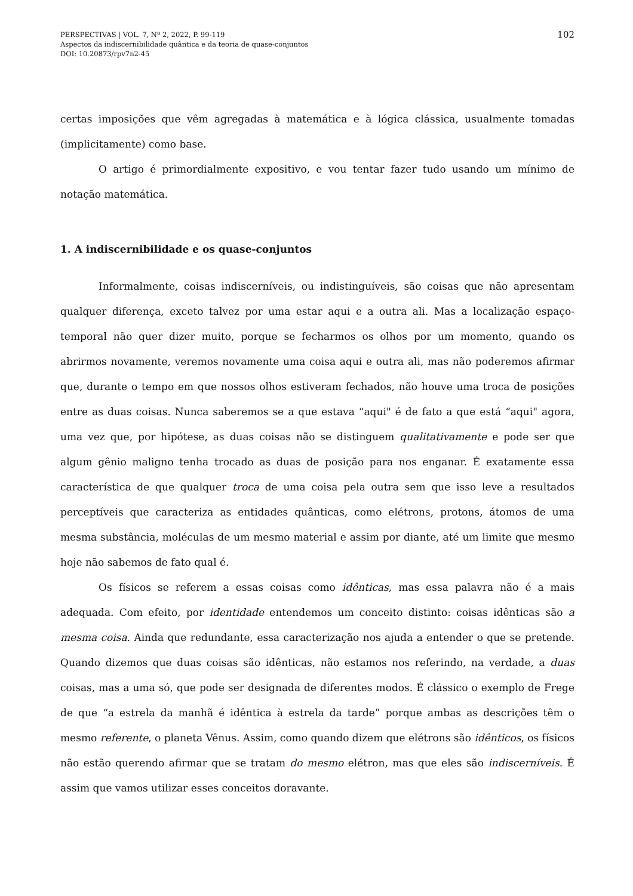PERSPECTIVAS | VOL. 7, Nº 2, 2022, P. 99-119
Aspectos da indiscernibilidade quântica e da teoria de quase-conjuntos
DOI: 10.20873/rpv7n2-45
102
certas imposições que vêm agregadas à matemática e à lógica clássica, usualmente tomadas (implicitamente) como base.
O artigo é primordialmente expositivo, e vou tentar fazer tudo usando um mínimo de notação matemática.
1. A indiscernibilidade e os quase-conjuntos
Informalmente, coisas indiscerníveis, ou indistinguíveis, são coisas que não apresentam qualquer diferença, exceto talvez por uma estar aqui e a outra ali. Mas a localização espaço-temporal não quer dizer muito, porque se fecharmos os olhos por um momento, quando os abrirmos novamente, veremos novamente uma coisa aqui e outra ali, mas não poderemos afirmar que, durante o tempo em que nossos olhos estiveram fechados, não houve uma troca de posições entre as duas coisas. Nunca saberemos se a que estava “aqui" é de fato a que está “aqui" agora, uma vez que, por hipótese, as duas coisas não se distinguem qualitativamente e pode ser que algum gênio maligno tenha trocado as duas de posição para nos enganar. É exatamente essa característica de que qualquer troca de uma coisa pela outra sem que isso leve a resultados perceptíveis que caracteriza as entidades quânticas, como elétrons, protons, átomos de uma mesma substância, moléculas de um mesmo material e assim por diante, até um limite que mesmo hoje não sabemos de fato qual é.
Os físicos se referem a essas coisas como idênticas, mas essa palavra não é a mais adequada. Com efeito, por identidade entendemos um conceito distinto: coisas idênticas são a mesma coisa. Ainda que redundante, essa caracterização nos ajuda a entender o que se pretende. Quando dizemos que duas coisas são idênticas, não estamos nos referindo, na verdade, a duas coisas, mas a uma só, que pode ser designada de diferentes modos. É clássico o exemplo de Frege de que “a estrela da manhã é idêntica à estrela da tarde” porque ambas as descrições têm o mesmo referente, o planeta Vênus. Assim, como quando dizem que elétrons são idênticos, os físicos não estão querendo afirmar que se tratam do mesmo elétron, mas que eles são indiscerníveis. É assim que vamos utilizar esses conceitos doravante.